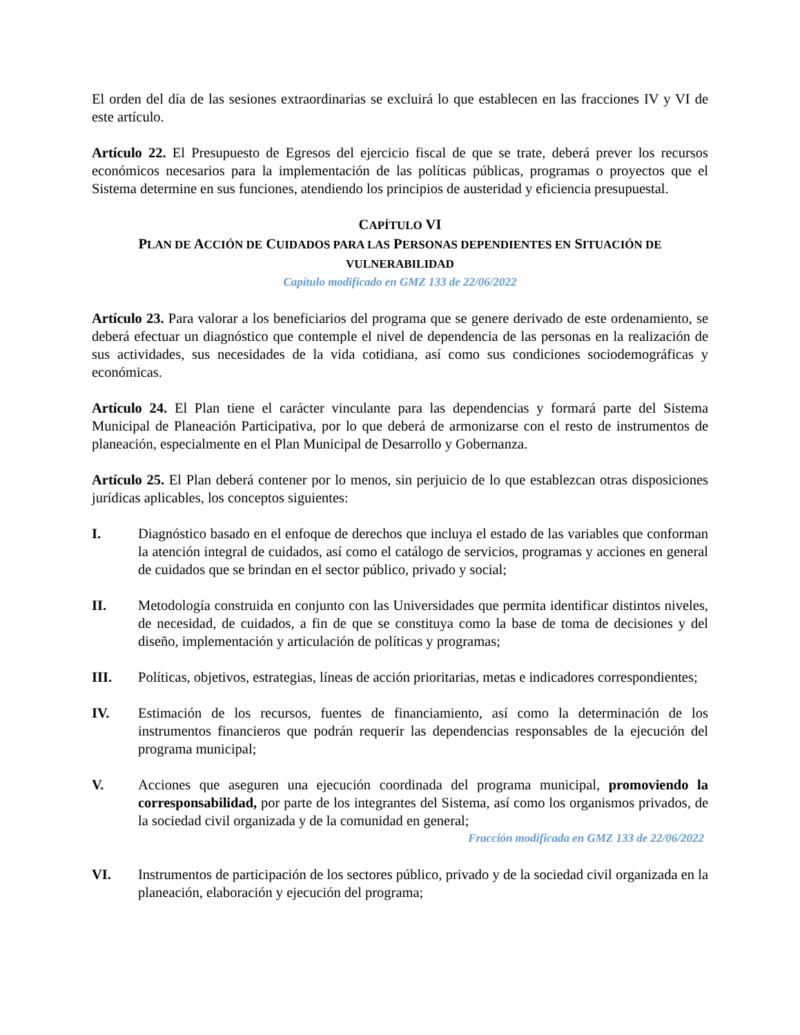El orden del día de las sesiones extraordinarias se excluirá lo que establecen en las fracciones IV y VI de este artículo.
Artículo 22. El Presupuesto de Egresos del ejercicio fiscal de que se trate, deberá prever los recursos económicos necesarios para la implementación de las políticas públicas, programas o proyectos que el Sistema determine en sus funciones, atendiendo los principios de austeridad y eficiencia presupuestal.
CAPÍTULO VI
PLAN DE ACCIÓN DE CUIDADOS PARA LAS PERSONAS DEPENDIENTES EN SITUACIÓN DE VULNERABILIDAD
Capítulo modificado en GMZ 133 de 22/06/2022
Artículo 23. Para valorar a los beneficiarios del programa que se genere derivado de este ordenamiento, se deberá efectuar un diagnóstico que contemple el nivel de dependencia de las personas en la realización de sus actividades, sus necesidades de la vida cotidiana, así como sus condiciones sociodemográficas y económicas.
Artículo 24. El Plan tiene el carácter vinculante para las dependencias y formará parte del Sistema Municipal de Planeación Participativa, por lo que deberá de armonizarse con el resto de instrumentos de planeación, especialmente en el Plan Municipal de Desarrollo y Gobernanza.
Artículo 25. El Plan deberá contener por lo menos, sin perjuicio de lo que establezcan otras disposiciones jurídicas aplicables, los conceptos siguientes:
I. Diagnóstico basado en el enfoque de derechos que incluya el estado de las variables que conforman la atención integral de cuidados, así como el catálogo de servicios, programas y acciones en general de cuidados que se brindan en el sector público, privado y social;
II. Metodología construida en conjunto con las Universidades que permita identificar distintos niveles, de necesidad, de cuidados, a fin de que se constituya como la base de toma de decisiones y del diseño, implementación y articulación de políticas y programas;
III. Políticas, objetivos, estrategias, líneas de acción prioritarias, metas e indicadores correspondientes;
IV. Estimación de los recursos, fuentes de financiamiento, así como la determinación de los instrumentos financieros que podrán requerir las dependencias responsables de la ejecución del programa municipal;
V. Acciones que aseguren una ejecución coordinada del programa municipal, promoviendo la corresponsabilidad, por parte de los integrantes del Sistema, así como los organismos privados, de la sociedad civil organizada y de la comunidad en general;
Fracción modificada en GMZ 133 de 22/06/2022
VI. Instrumentos de participación de los sectores público, privado y de la sociedad civil organizada en la planeación, elaboración y ejecución del programa;